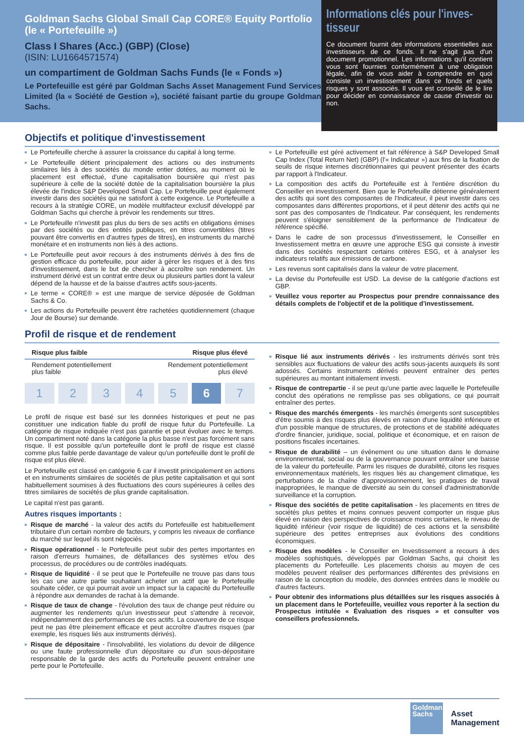Goldman Sachs Global Small Cap CORE® Equity Portfolio (le « Portefeuille »)
Class I Shares (Acc.) (GBP) (Close)
(ISIN: LU1664571574)
un compartiment de Goldman Sachs Funds (le « Fonds »)
Le Portefeuille est géré par Goldman Sachs Asset Management Fund Services Limited (la « Société de Gestion »), société faisant partie du groupe Goldman Sachs.
Informations clés pour l'inves-tisseur
Ce document fournit des informations essentielles aux investisseurs de ce fonds. Il ne s'agit pas d'un document promotionnel. Les informations qu'il contient vous sont fournies conformément à une obligation légale, afin de vous aider à comprendre en quoi consiste un investissement dans ce fonds et quels risques y sont associés. Il vous est conseillé de le lire pour décider en connaissance de cause d'investir ou non.
Objectifs et politique d'investissement
Le Portefeuille cherche à assurer la croissance du capital à long terme.
Le Portefeuille détient principalement des actions ou des instruments similaires liés à des sociétés du monde entier dotées, au moment où le placement est effectué, d'une capitalisation boursière qui n'est pas supérieure à celle de la société dotée de la capitalisation boursière la plus élevée de l'indice S&P Developed Small Cap. Le Portefeuille peut également investir dans des sociétés qui ne satisfont à cette exigence. Le Portefeuille a recours à la stratégie CORE, un modèle multifacteur exclusif développé par Goldman Sachs qui cherche à prévoir les rendements sur titres.
Le Portefeuille n'investit pas plus du tiers de ses actifs en obligations émises par des sociétés ou des entités publiques, en titres convertibles (titres pouvant être convertis en d'autres types de titres), en instruments du marché monétaire et en instruments non liés à des actions.
Le Portefeuille peut avoir recours à des instruments dérivés à des fins de gestion efficace du portefeuille, pour aider à gérer les risques et à des fins d'investissement, dans le but de chercher à accroître son rendement. Un instrument dérivé est un contrat entre deux ou plusieurs parties dont la valeur dépend de la hausse et de la baisse d'autres actifs sous-jacents.
Le terme « CORE® » est une marque de service déposée de Goldman Sachs & Co.
Les actions du Portefeuille peuvent être rachetées quotidiennement (chaque Jour de Bourse) sur demande.
Le Portefeuille est géré activement et fait référence à S&P Developed Small Cap Index (Total Return Net) (GBP) (l'« Indicateur ») aux fins de la fixation de seuils de risque internes discrétionnaires qui peuvent présenter des écarts par rapport à l'Indicateur.
La composition des actifs du Portefeuille est à l'entière discrétion du Conseiller en investissement. Bien que le Portefeuille détienne généralement des actifs qui sont des composantes de l'Indicateur, il peut investir dans ces composantes dans différentes proportions, et il peut détenir des actifs qui ne sont pas des composantes de l'Indicateur. Par conséquent, les rendements peuvent s'éloigner sensiblement de la performance de l'Indicateur de référence spécifié.
Dans le cadre de son processus d'investissement, le Conseiller en Investissement mettra en œuvre une approche ESG qui consiste à investir dans des sociétés respectant certains critères ESG, et à analyser les indicateurs relatifs aux émissions de carbone.
Les revenus sont capitalisés dans la valeur de votre placement.
La devise du Portefeuille est USD. La devise de la catégorie d'actions est GBP.
Veuillez vous reporter au Prospectus pour prendre connaissance des détails complets de l'objectif et de la politique d'investissement.
Profil de risque et de rendement
Risque plus faible Risque plus élevé
Rendement potentiellement
plus faible Rendement potentiellement
plus élevé
1 2 3 4 5 6 7
Le profil de risque est basé sur les données historiques et peut ne pas constituer une indication fiable du profil de risque futur du Portefeuille. La catégorie de risque indiquée n'est pas garantie et peut évoluer avec le temps. Un compartiment noté dans la catégorie la plus basse n'est pas forcément sans risque. Il est possible qu'un portefeuille dont le profil de risque est classé comme plus faible perde davantage de valeur qu'un portefeuille dont le profil de risque est plus élevé.
Le Portefeuille est classé en catégorie 6 car il investit principalement en actions et en instruments similaires de sociétés de plus petite capitalisation et qui sont habituellement soumises à des fluctuations des cours supérieures à celles des titres similaires de sociétés de plus grande capitalisation.
Le capital n'est pas garanti.
Autres risques importants :
Risque de marché - la valeur des actifs du Portefeuille est habituellement tributaire d'un certain nombre de facteurs, y compris les niveaux de confiance du marché sur lequel ils sont négociés.
Risque opérationnel - le Portefeuille peut subir des pertes importantes en raison d'erreurs humaines, de défaillances des systèmes et/ou des processus, de procédures ou de contrôles inadéquats.
Risque de liquidité - il se peut que le Portefeuille ne trouve pas dans tous les cas une autre partie souhaitant acheter un actif que le Portefeuille souhaite céder, ce qui pourrait avoir un impact sur la capacité du Portefeuille à répondre aux demandes de rachat à la demande.
Risque de taux de change - l'évolution des taux de change peut réduire ou augmenter les rendements qu'un investisseur peut s'attendre à recevoir, indépendamment des performances de ces actifs. La couverture de ce risque peut ne pas être pleinement efficace et peut accroître d'autres risques (par exemple, les risques liés aux instruments dérivés).
Risque de dépositaire - l'insolvabilité, les violations du devoir de diligence ou une faute professionnelle d'un dépositaire ou d'un sous-dépositaire responsable de la garde des actifs du Portefeuille peuvent entraîner une perte pour le Portefeuille.
Risque lié aux instruments dérivés - les instruments dérivés sont très sensibles aux fluctuations de valeur des actifs sous-jacents auxquels ils sont adossés. Certains instruments dérivés peuvent entraîner des pertes supérieures au montant initialement investi.
Risque de contrepartie - il se peut qu'une partie avec laquelle le Portefeuille conclut des opérations ne remplisse pas ses obligations, ce qui pourrait entraîner des pertes.
Risque des marchés émergents - les marchés émergents sont susceptibles d'être soumis à des risques plus élevés en raison d'une liquidité inférieure et d'un possible manque de structures, de protections et de stabilité adéquates d'ordre financier, juridique, social, politique et économique, et en raison de positions fiscales incertaines.
Risque de durabilité – un événement ou une situation dans le domaine environnemental, social ou de la gouvernance pouvant entraîner une baisse de la valeur du portefeuille. Parmi les risques de durabilité, citons les risques environnementaux matériels, les risques liés au changement climatique, les perturbations de la chaîne d'approvisionnement, les pratiques de travail inappropriées, le manque de diversité au sein du conseil d'administration/de surveillance et la corruption.
Risque des sociétés de petite capitalisation - les placements en titres de sociétés plus petites et moins connues peuvent comporter un risque plus élevé en raison des perspectives de croissance moins certaines, le niveau de liquidité inférieur (voir risque de liquidité) de ces actions et la sensibilité supérieure des petites entreprises aux évolutions des conditions économiques.
Risque des modèles - le Conseiller en Investissement a recours à des modèles sophistiqués, développés par Goldman Sachs, qui choisit les placements du Portefeuille. Les placements choisis au moyen de ces modèles peuvent réaliser des performances différentes des prévisions en raison de la conception du modèle, des données entrées dans le modèle ou d'autres facteurs.
Pour obtenir des informations plus détaillées sur les risques associés à un placement dans le Portefeuille, veuillez vous reporter à la section du Prospectus intitulée « Évaluation des risques » et consulter vos conseillers professionnels.
Goldman
Sachs
Asset
Management